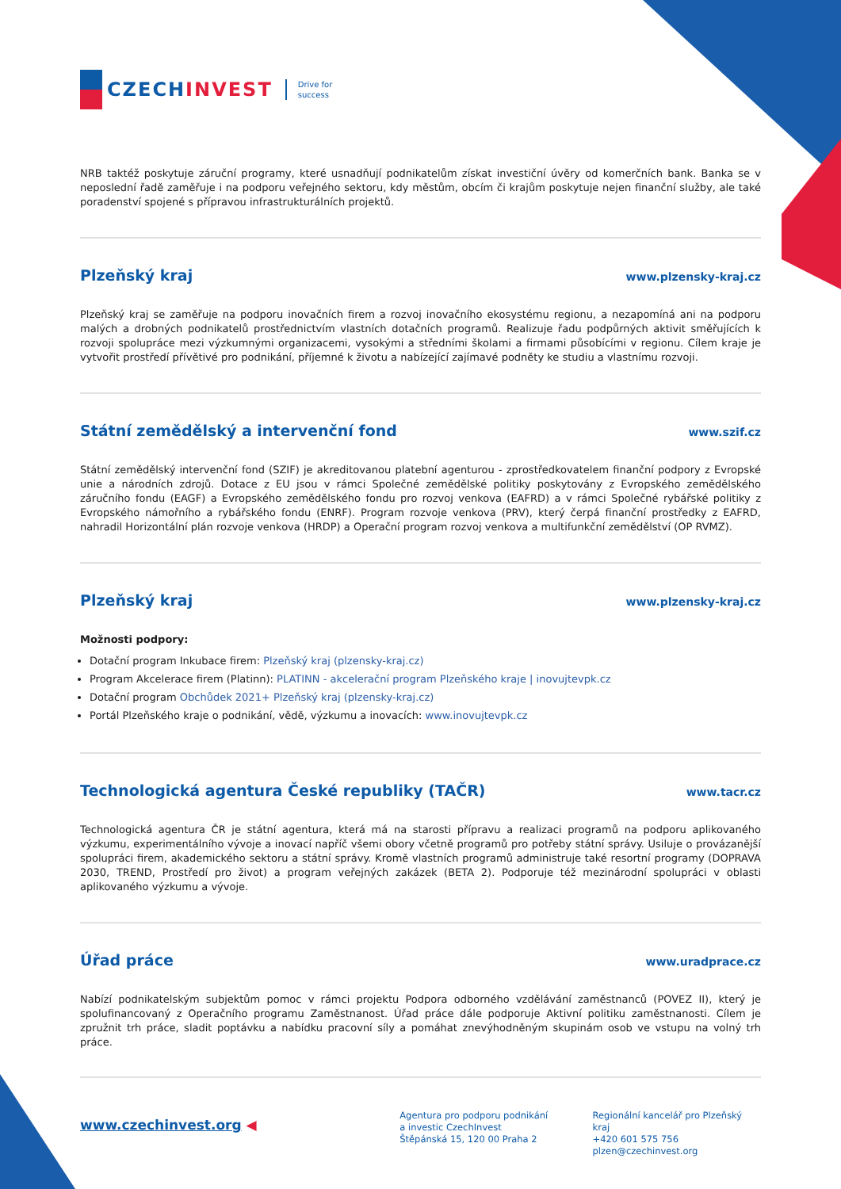CZECHINVEST
Drive for
success
NRB taktéž poskytuje záruční programy, které usnadňují podnikatelům získat investiční úvěry od komerčních bank. Banka se v neposlední řadě zaměřuje i na podporu veřejného sektoru, kdy městům, obcím či krajům poskytuje nejen finanční služby, ale také poradenství spojené s přípravou infrastrukturálních projektů.
Plzeňský kraj
www.plzensky-kraj.cz
Plzeňský kraj se zaměřuje na podporu inovačních firem a rozvoj inovačního ekosystému regionu, a nezapomíná ani na podporu malých a drobných podnikatelů prostřednictvím vlastních dotačních programů. Realizuje řadu podpůrných aktivit směřujících k rozvoji spolupráce mezi výzkumnými organizacemi, vysokými a středními školami a firmami působícími v regionu. Cílem kraje je vytvořit prostředí přívětivé pro podnikání, příjemné k životu a nabízející zajímavé podněty ke studiu a vlastnímu rozvoji.
Státní zemědělský a intervenční fond
www.szif.cz
Státní zemědělský intervenční fond (SZIF) je akreditovanou platební agenturou - zprostředkovatelem finanční podpory z Evropské unie a národních zdrojů. Dotace z EU jsou v rámci Společné zemědělské politiky poskytovány z Evropského zemědělského záručního fondu (EAGF) a Evropského zemědělského fondu pro rozvoj venkova (EAFRD) a v rámci Společné rybářské politiky z Evropského námořního a rybářského fondu (ENRF). Program rozvoje venkova (PRV), který čerpá finanční prostředky z EAFRD, nahradil Horizontální plán rozvoje venkova (HRDP) a Operační program rozvoj venkova a multifunkční zemědělství (OP RVMZ).
Plzeňský kraj
www.plzensky-kraj.cz
Možnosti podpory:
Dotační program Inkubace firem: Plzeňský kraj (plzensky-kraj.cz)
Program Akcelerace firem (Platinn): PLATINN - akcelerační program Plzeňského kraje | inovujtevpk.cz
Dotační program Obchůdek 2021+ Plzeňský kraj (plzensky-kraj.cz)
Portál Plzeňského kraje o podnikání, vědě, výzkumu a inovacích: www.inovujtevpk.cz
Technologická agentura České republiky (TAČR)
www.tacr.cz
Technologická agentura ČR je státní agentura, která má na starosti přípravu a realizaci programů na podporu aplikovaného výzkumu, experimentálního vývoje a inovací napříč všemi obory včetně programů pro potřeby státní správy. Usiluje o provázanější spolupráci firem, akademického sektoru a státní správy. Kromě vlastních programů administruje také resortní programy (DOPRAVA 2030, TREND, Prostředí pro život) a program veřejných zakázek (BETA 2). Podporuje též mezinárodní spolupráci v oblasti aplikovaného výzkumu a vývoje.
Úřad práce
www.uradprace.cz
Nabízí podnikatelským subjektům pomoc v rámci projektu Podpora odborného vzdělávání zaměstnanců (POVEZ II), který je spolufinancovaný z Operačního programu Zaměstnanost. Úřad práce dále podporuje Aktivní politiku zaměstnanosti. Cílem je zpružnit trh práce, sladit poptávku a nabídku pracovní síly a pomáhat znevýhodněným skupinám osob ve vstupu na volný trh práce.
www.czechinvest.org ◀
Agentura pro podporu podnikání
a investic CzechInvest
Štěpánská 15, 120 00 Praha 2
Regionální kancelář pro Plzeňský kraj
+420 601 575 756
plzen@czechinvest.org